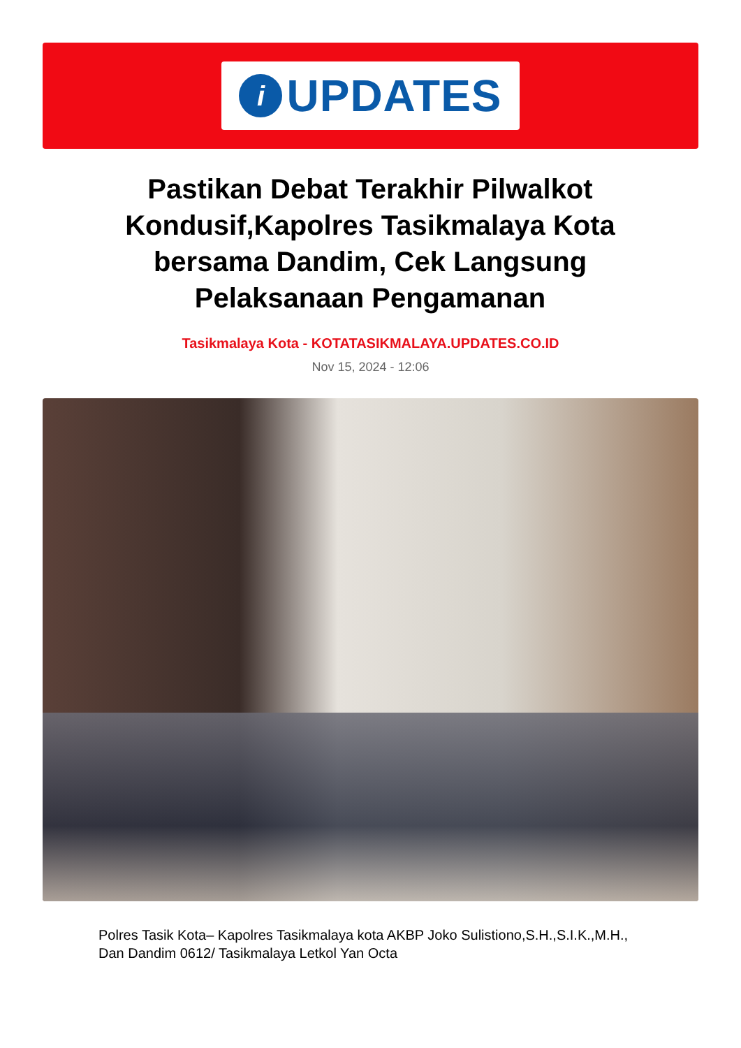i
UPDATES
Pastikan Debat Terakhir Pilwalkot Kondusif,Kapolres Tasikmalaya Kota bersama Dandim, Cek Langsung Pelaksanaan Pengamanan
Tasikmalaya Kota - KOTATASIKMALAYA.UPDATES.CO.ID
Nov 15, 2024 - 12:06
Polres Tasik Kota– Kapolres Tasikmalaya kota AKBP Joko Sulistiono,S.H.,S.I.K.,M.H., Dan Dandim 0612/ Tasikmalaya Letkol Yan Octa